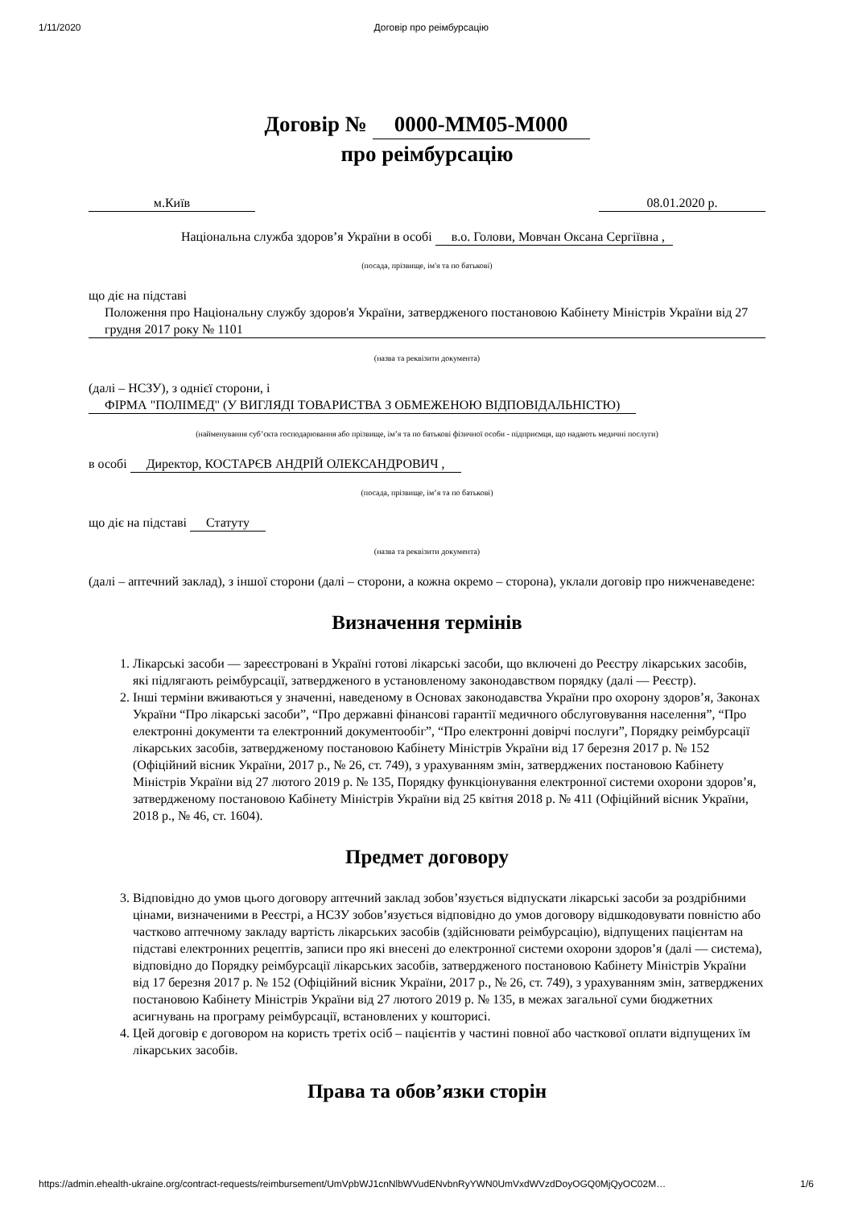1/11/2020 Договір про реімбурсацію
Договір № 0000-MM05-M000
про реімбурсацію
м.Київ 08.01.2020 р.
Національна служба здоров’я України в особі в.о. Голови, Мовчан Оксана Сергіївна ,
(посада, прізвище, ім'я та по батькові)
що діє на підставі
Положення про Національну службу здоров'я України, затвердженого постановою Кабінету Міністрів України від 27 грудня 2017 року № 1101
(назва та реквізити документа)
(далі – НСЗУ), з однієї сторони, і
ФІРМА "ПОЛІМЕД" (У ВИГЛЯДІ ТОВАРИСТВА З ОБМЕЖЕНОЮ ВІДПОВІДАЛЬНІСТЮ)
(найменування суб’єкта господарювання або прізвище, ім’я та по батькові фізичної особи - підприємця, що надають медичні послуги)
в особі Директор, КОСТАРЄВ АНДРІЙ ОЛЕКСАНДРОВИЧ ,
(посада, прізвище, ім’я та по батькові)
що діє на підставі Статуту
(назва та реквізити документа)
(далі – аптечний заклад), з іншої сторони (далі – сторони, а кожна окремо – сторона), уклали договір про нижченаведене:
Визначення термінів
1. Лікарські засоби — зареєстровані в Україні готові лікарські засоби, що включені до Реєстру лікарських засобів, які підлягають реімбурсації, затвердженого в установленому законодавством порядку (далі — Реєстр).
2. Інші терміни вживаються у значенні, наведеному в Основах законодавства України про охорону здоров’я, Законах України “Про лікарські засоби”, “Про державні фінансові гарантії медичного обслуговування населення”, “Про електронні документи та електронний документообіг”, “Про електронні довірчі послуги”, Порядку реімбурсації лікарських засобів, затвердженому постановою Кабінету Міністрів України від 17 березня 2017 р. № 152 (Офіційний вісник України, 2017 р., № 26, ст. 749), з урахуванням змін, затверджених постановою Кабінету Міністрів України від 27 лютого 2019 р. № 135, Порядку функціонування електронної системи охорони здоров’я, затвердженому постановою Кабінету Міністрів України від 25 квітня 2018 р. № 411 (Офіційний вісник України, 2018 р., № 46, ст. 1604).
Предмет договору
3. Відповідно до умов цього договору аптечний заклад зобов’язується відпускати лікарські засоби за роздрібними цінами, визначеними в Реєстрі, а НСЗУ зобов’язується відповідно до умов договору відшкодовувати повністю або частково аптечному закладу вартість лікарських засобів (здійснювати реімбурсацію), відпущених пацієнтам на підставі електронних рецептів, записи про які внесені до електронної системи охорони здоров’я (далі — система), відповідно до Порядку реімбурсації лікарських засобів, затвердженого постановою Кабінету Міністрів України від 17 березня 2017 р. № 152 (Офіційний вісник України, 2017 р., № 26, ст. 749), з урахуванням змін, затверджених постановою Кабінету Міністрів України від 27 лютого 2019 р. № 135, в межах загальної суми бюджетних асигнувань на програму реімбурсації, встановлених у кошторисі.
4. Цей договір є договором на користь третіх осіб – пацієнтів у частині повної або часткової оплати відпущених їм лікарських засобів.
Права та обов’язки сторін
https://admin.ehealth-ukraine.org/contract-requests/reimbursement/UmVpbWJ1cnNlbWVudENvbnRyYWN0UmVxdWVzdDoyOGQ0MjQyOC02M… 1/6